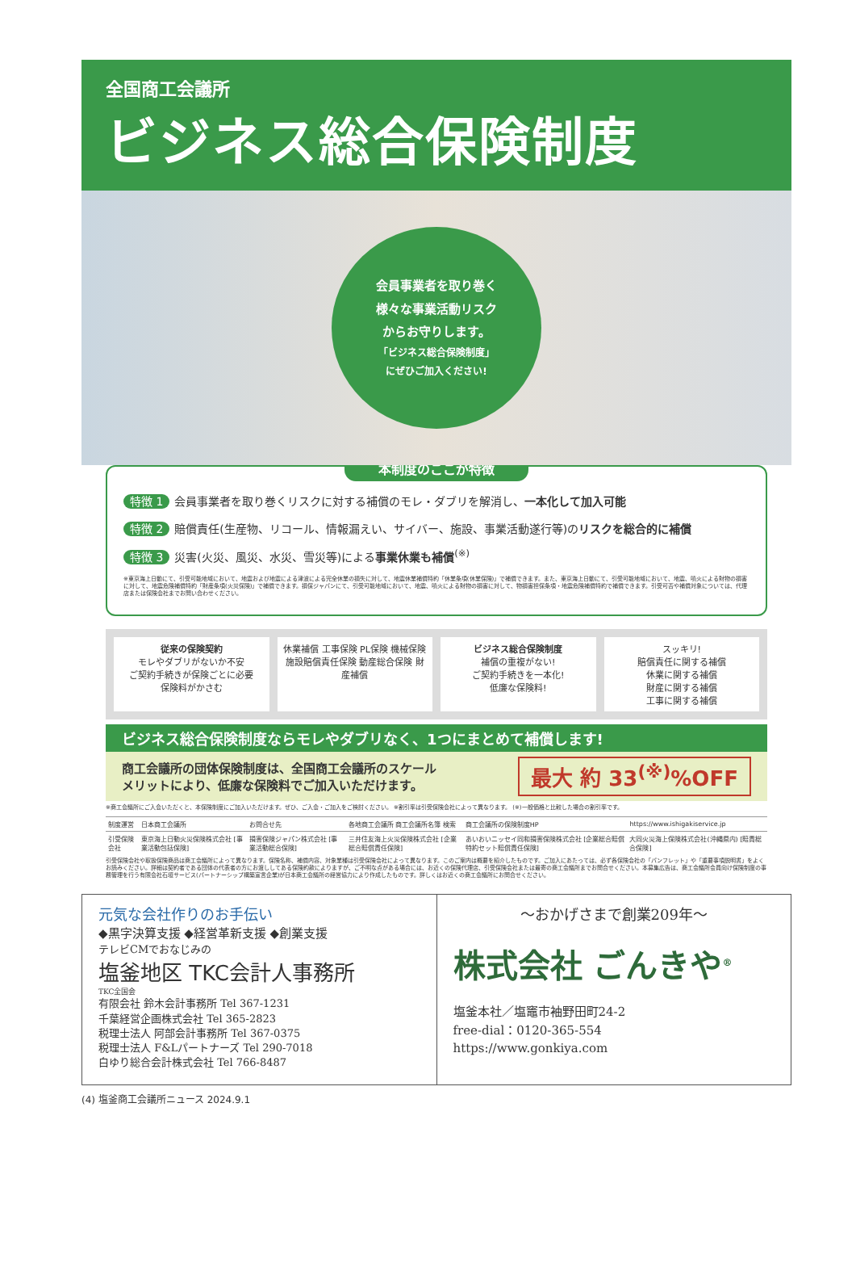全国商工会議所
ビジネス総合保険制度
会員事業者を取り巻く
様々な事業活動リスク
からお守りします。
「ビジネス総合保険制度」
にぜひご加入ください!
本制度のここが特徴
特徴 1 会員事業者を取り巻くリスクに対する補償のモレ・ダブリを解消し、一本化して加入可能
特徴 2 賠償責任(生産物、リコール、情報漏えい、サイバー、施設、事業活動遂行等)のリスクを総合的に補償
特徴 3 災害(火災、風災、水災、雪災等)による事業休業も補償<sup>(※)</sup>
※東京海上日動にて、引受可能地域において、地震および地震による津波による完全休業の損失に対して、地震休業補償特約「休業条項(休業保険)」で補償できます。また、東京海上日動にて、引受可能地域において、地震、噴火による財物の損害に対して、地震危険補償特約「財産条項(火災保険)」で補償できます。損保ジャパンにて、引受可能地域において、地震、噴火による財物の損害に対して、物損害担保条項・地震危険補償特約で補償できます。引受可否や補償対象については、代理店または保険会社までお問い合わせください。
従来の保険契約
モレやダブリがないか不安
ご契約手続きが保険ごとに必要
保険料がかさむ
休業補償 工事保険 PL保険 機械保険 施設賠償責任保険 動産総合保険 財産補償
ビジネス総合保険制度
補償の重複がない!
ご契約手続きを一本化!
低廉な保険料!
スッキリ!
賠償責任に関する補償
休業に関する補償
財産に関する補償
工事に関する補償
ビジネス総合保険制度ならモレやダブリなく、1つにまとめて補償します!
商工会議所の団体保険制度は、全国商工会議所のスケール
メリットにより、低廉な保険料でご加入いただけます。 最大 約 33<sup>(※)</sup>%OFF
※商工会議所にご入会いただくと、本保険制度にご加入いただけます。ぜひ、ご入会・ご加入をご検討ください。 ※割引率は引受保険会社によって異なります。 (※)一般価格と比較した場合の割引率です。
| 制度運営 | 日本商工会議所 | お問合せ先 | 各地商工会議所 商工会議所名簿 検索 | 商工会議所の保険制度HP | https://www.ishigakiservice.jp |
| 引受保険会社 | 東京海上日動火災保険株式会社 [事業活動包括保険] | 損害保険ジャパン株式会社 [事業活動総合保険] | 三井住友海上火災保険株式会社 [企業総合賠償責任保険] | あいおいニッセイ同和損害保険株式会社 [企業総合賠償特約セット賠償責任保険] | 大同火災海上保険株式会社(沖縄県内) [賠責総合保険] |
引受保険会社や取扱保険商品は商工会議所によって異なります。保険名称、補償内容、対象業種は引受保険会社によって異なります。このご案内は概要を紹介したものです。ご加入にあたっては、必ず各保険会社の「パンフレット」や「重要事項説明書」をよくお読みください。詳細は契約者である団体の代表者の方にお渡ししてある保険約款によりますが、ご不明な点がある場合には、お近くの保険代理店、引受保険会社または最寄の商工会議所までお問合せください。本募集広告は、商工会議所会員向け保険制度の事務管理を行う有限会社石垣サービス(パートナーシップ構築宣言企業)が日本商工会議所の経営協力により作成したものです。詳しくはお近くの商工会議所にお問合せください。
元気な会社作りのお手伝い
◆黒字決算支援 ◆経営革新支援 ◆創業支援
テレビCMでおなじみの
塩釜地区 TKC会計人事務所
TKC全国会
有限会社 鈴木会計事務所 Tel 367-1231
千葉経営企画株式会社 Tel 365-2823
税理士法人 阿部会計事務所 Tel 367-0375
税理士法人 F&Lパートナーズ Tel 290-7018
白ゆり総合会計株式会社 Tel 766-8487
～おかげさまで創業209年～
株式会社 ごんきや<sup>®</sup>
塩釜本社／塩竈市袖野田町24-2
free-dial：0120-365-554
https://www.gonkiya.com
(4) 塩釜商工会議所ニュース 2024.9.1